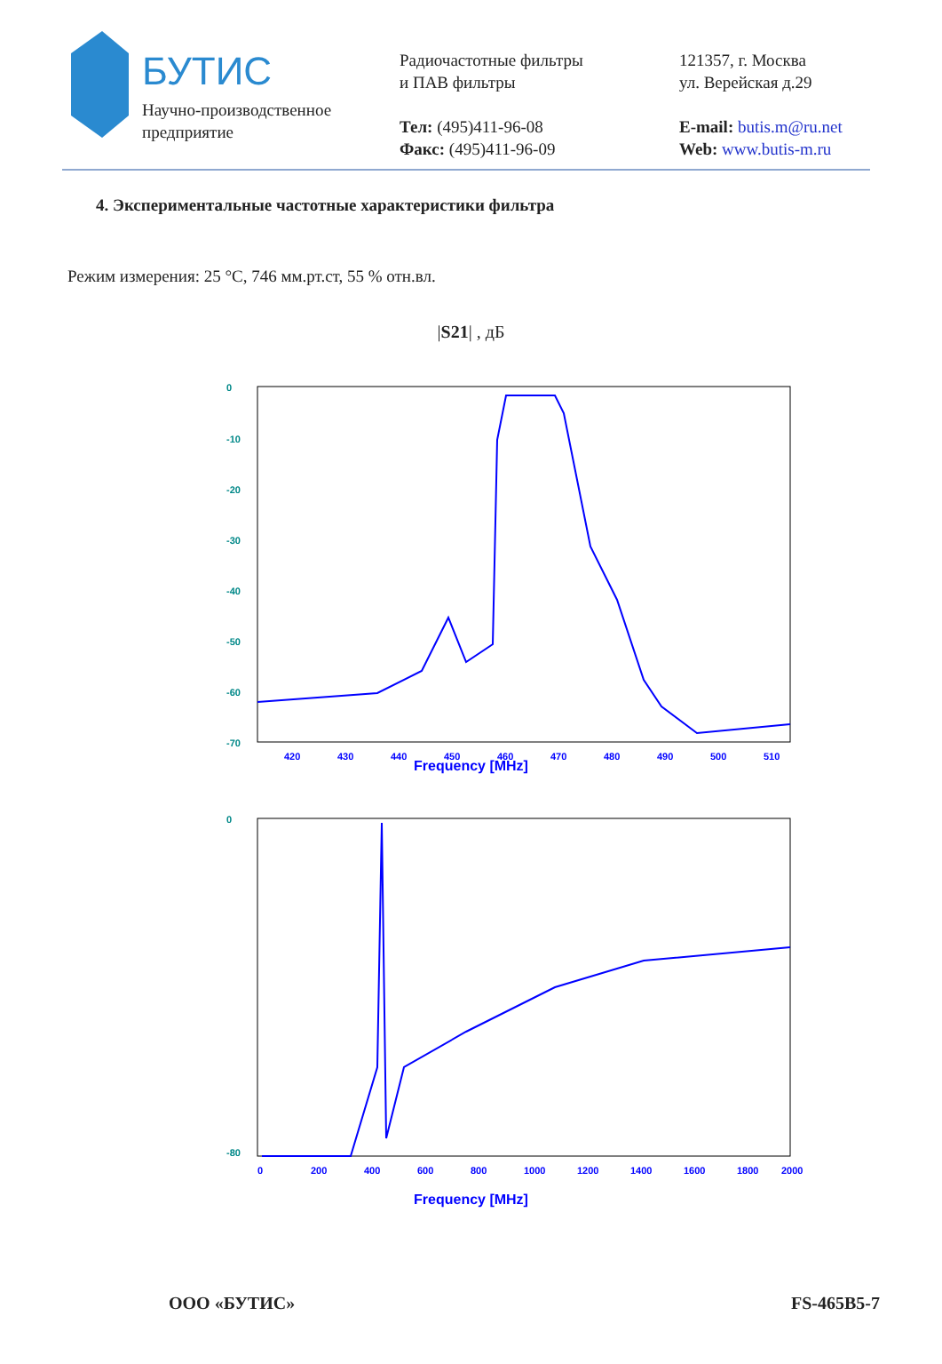БУТИС
Научно-производственное
предприятие
Радиочастотные фильтры
и ПАВ фильтры
Тел: (495)411-96-08
Факс: (495)411-96-09
121357, г. Москва
ул. Верейская д.29
E-mail: butis.m@ru.net
Web: www.butis-m.ru
4. Экспериментальные частотные характеристики фильтра
Режим измерения: 25 °C, 746 мм.рт.ст, 55 % отн.вл.
|S21| , дБ
0
-10
-20
-30
-40
-50
-60
-70
420
430
440
450
460
470
480
490
500
510
Frequency [MHz]
0
-80
0
200
400
600
800
1000
1200
1400
1600
1800
2000
Frequency [MHz]
ООО «БУТИС» FS-465B5-7